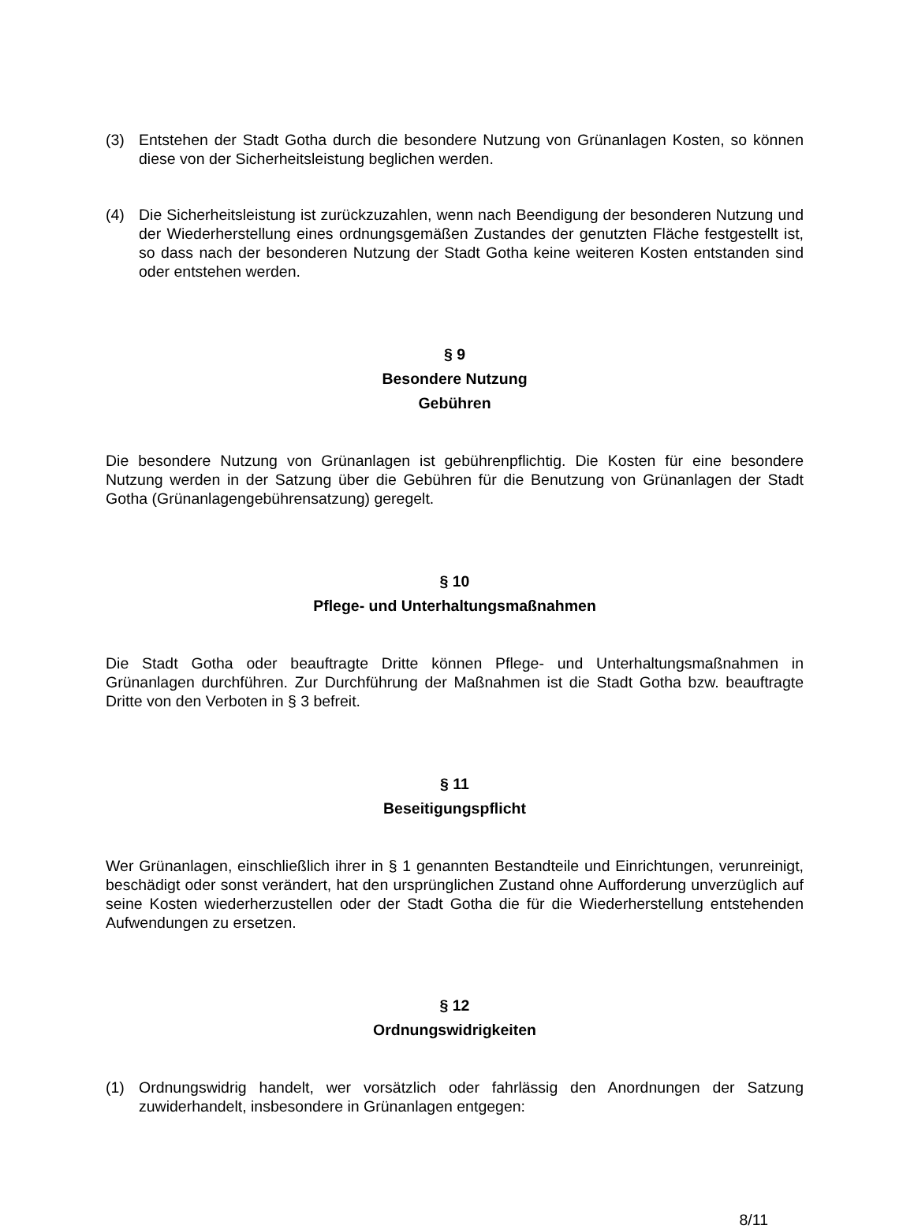(3) Entstehen der Stadt Gotha durch die besondere Nutzung von Grünanlagen Kosten, so können diese von der Sicherheitsleistung beglichen werden.
(4) Die Sicherheitsleistung ist zurückzuzahlen, wenn nach Beendigung der besonderen Nutzung und der Wiederherstellung eines ordnungsgemäßen Zustandes der genutzten Fläche festgestellt ist, so dass nach der besonderen Nutzung der Stadt Gotha keine weiteren Kosten entstanden sind oder entstehen werden.
§ 9
Besondere Nutzung
Gebühren
Die besondere Nutzung von Grünanlagen ist gebührenpflichtig. Die Kosten für eine besondere Nutzung werden in der Satzung über die Gebühren für die Benutzung von Grünanlagen der Stadt Gotha (Grünanlagengebührensatzung) geregelt.
§ 10
Pflege- und Unterhaltungsmaßnahmen
Die Stadt Gotha oder beauftragte Dritte können Pflege- und Unterhaltungsmaßnahmen in Grünanlagen durchführen. Zur Durchführung der Maßnahmen ist die Stadt Gotha bzw. beauftragte Dritte von den Verboten in § 3 befreit.
§ 11
Beseitigungspflicht
Wer Grünanlagen, einschließlich ihrer in § 1 genannten Bestandteile und Einrichtungen, verunreinigt, beschädigt oder sonst verändert, hat den ursprünglichen Zustand ohne Aufforderung unverzüglich auf seine Kosten wiederherzustellen oder der Stadt Gotha die für die Wiederherstellung entstehenden Aufwendungen zu ersetzen.
§ 12
Ordnungswidrigkeiten
(1) Ordnungswidrig handelt, wer vorsätzlich oder fahrlässig den Anordnungen der Satzung zuwiderhandelt, insbesondere in Grünanlagen entgegen:
8/11